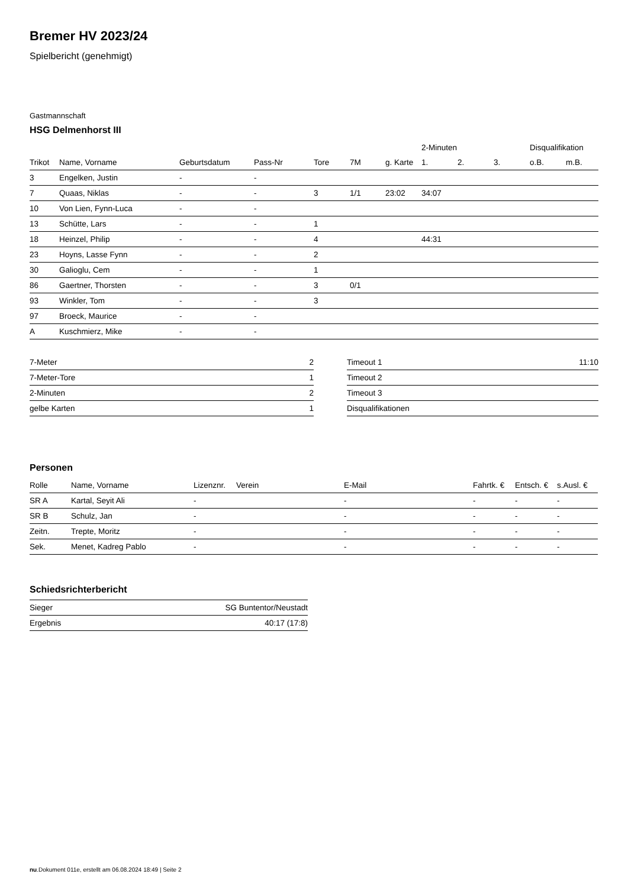Bremer HV 2023/24
Spielbericht (genehmigt)
Gastmannschaft
HSG Delmenhorst III
| | | | | | | | 2-Minuten | | | Disqualifikation | |
| --- | --- | --- | --- | --- | --- | --- | --- | --- | --- | --- | --- |
| Trikot | Name, Vorname | Geburtsdatum | Pass-Nr | Tore | 7M | g. Karte | 1. | 2. | 3. | o.B. | m.B. |
| 3 | Engelken, Justin | - | - | | | | | | | | |
| 7 | Quaas, Niklas | - | - | 3 | 1/1 | 23:02 | 34:07 | | | | |
| 10 | Von Lien, Fynn-Luca | - | - | | | | | | | | |
| 13 | Schütte, Lars | - | - | 1 | | | | | | | |
| 18 | Heinzel, Philip | - | - | 4 | | | 44:31 | | | | |
| 23 | Hoyns, Lasse Fynn | - | - | 2 | | | | | | | |
| 30 | Galioglu, Cem | - | - | 1 | | | | | | | |
| 86 | Gaertner, Thorsten | - | - | 3 | 0/1 | | | | | | |
| 93 | Winkler, Tom | - | - | 3 | | | | | | | |
| 97 | Broeck, Maurice | - | - | | | | | | | | |
| A | Kuschmierz, Mike | - | - | | | | | | | | |
| 7-Meter | 2 |
| 7-Meter-Tore | 1 |
| 2-Minuten | 2 |
| gelbe Karten | 1 |
| Timeout 1 | 11:10 |
| Timeout 2 | |
| Timeout 3 | |
| Disqualifikationen | |
Personen
| Rolle | Name, Vorname | Lizenznr. | Verein | E-Mail | Fahrtk. € | Entsch. € | s.Ausl. € |
| --- | --- | --- | --- | --- | --- | --- | --- |
| SR A | Kartal, Seyit Ali | - | | - | - | - | - |
| SR B | Schulz, Jan | - | | - | - | - | - |
| Zeitn. | Trepte, Moritz | - | | - | - | - | - |
| Sek. | Menet, Kadreg Pablo | - | | - | - | - | - |
Schiedsrichterbericht
| Sieger | SG Buntentor/Neustadt |
| Ergebnis | 40:17 (17:8) |
nu.Dokument 011e, erstellt am 06.08.2024 18:49 | Seite 2